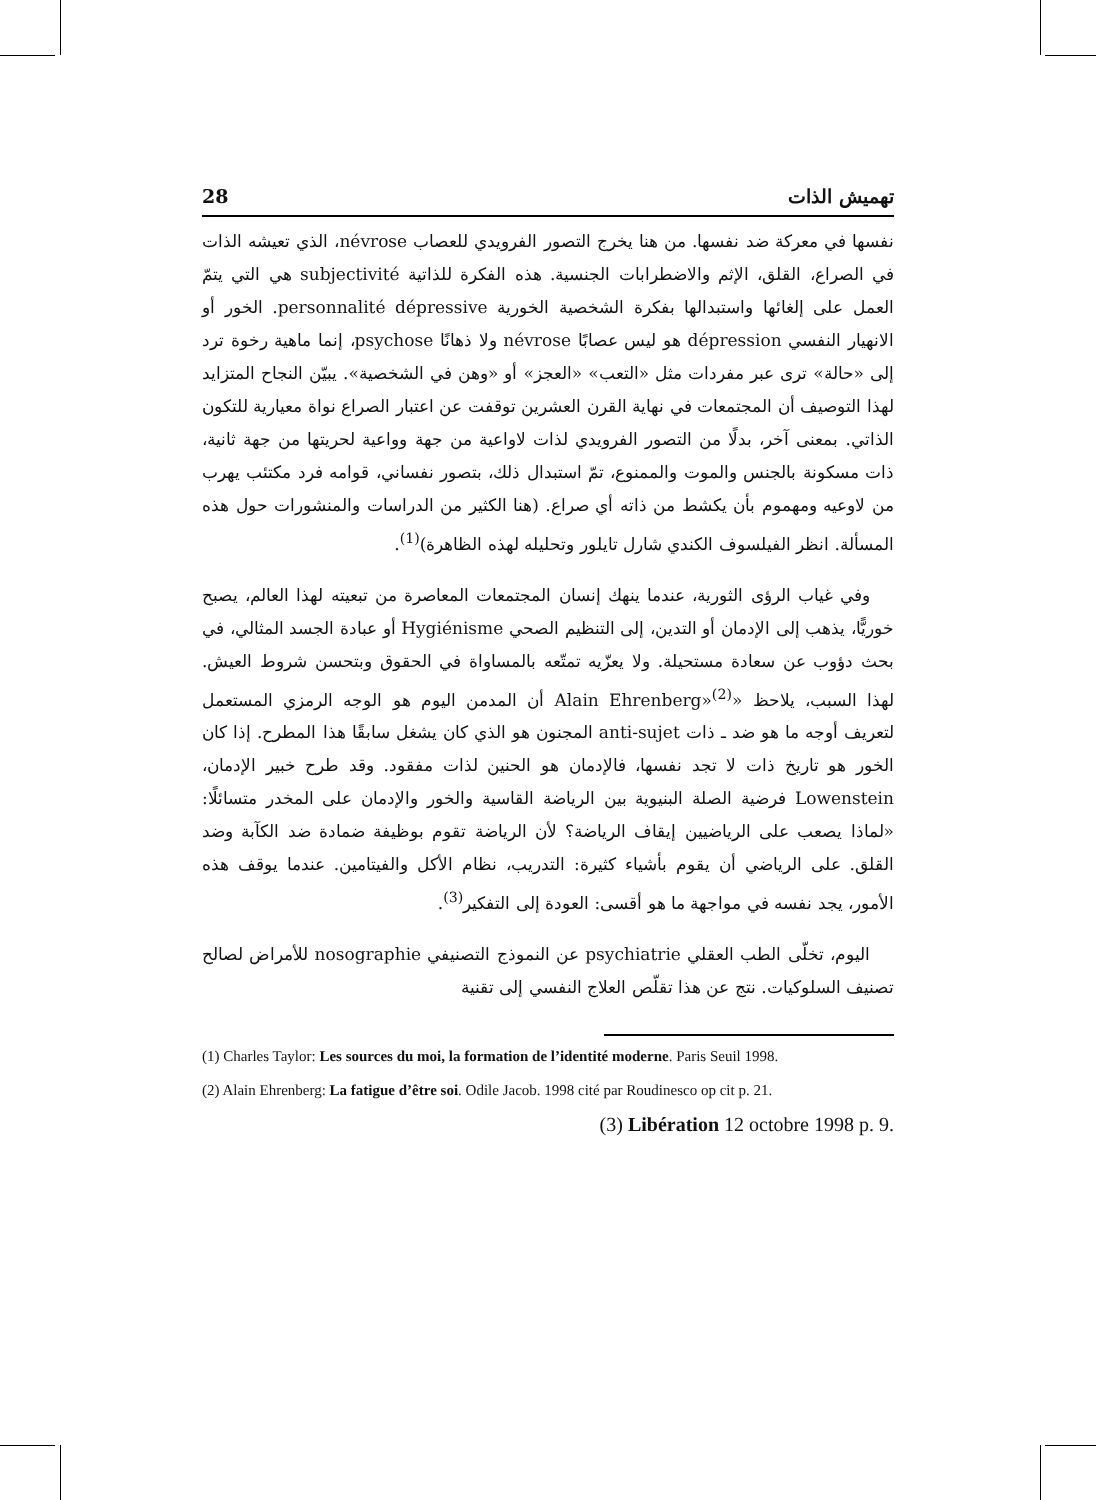28 تهميش الذات
نفسها في معركة ضد نفسها. من هنا يخرج التصور الفرويدي للعصاب névrose، الذي تعيشه الذات في الصراع، القلق، الإثم والاضطرابات الجنسية. هذه الفكرة للذاتية subjectivité هي التي يتمّ العمل على إلغائها واستبدالها بفكرة الشخصية الخورية personnalité dépressive. الخور أو الانهيار النفسي dépression هو ليس عصابًا névrose ولا ذهانًا psychose، إنما ماهية رخوة ترد إلى «حالة» ترى عبر مفردات مثل «التعب» «العجز» أو «وهن في الشخصية». يبيّن النجاح المتزايد لهذا التوصيف أن المجتمعات في نهاية القرن العشرين توقفت عن اعتبار الصراع نواة معيارية للتكون الذاتي. بمعنى آخر، بدلًا من التصور الفرويدي لذات لاواعية من جهة وواعية لحريتها من جهة ثانية، ذات مسكونة بالجنس والموت والممنوع، تمّ استبدال ذلك، بتصور نفساني، قوامه فرد مكتئب يهرب من لاوعيه ومهموم بأن يكشط من ذاته أي صراع. (هنا الكثير من الدراسات والمنشورات حول هذه المسألة. انظر الفيلسوف الكندي شارل تايلور وتحليله لهذه الظاهرة)<sup>(1)</sup>.
وفي غياب الرؤى الثورية، عندما ينهك إنسان المجتمعات المعاصرة من تبعيته لهذا العالم، يصبح خوريًّا، يذهب إلى الإدمان أو التدين، إلى التنظيم الصحي Hygiénisme أو عبادة الجسد المثالي، في بحث دؤوب عن سعادة مستحيلة. ولا يعزّيه تمتّعه بالمساواة في الحقوق وبتحسن شروط العيش. لهذا السبب، يلاحظ «Alain Ehrenberg»<sup>(2)</sup> أن المدمن اليوم هو الوجه الرمزي المستعمل لتعريف أوجه ما هو ضد ـ ذات anti-sujet المجنون هو الذي كان يشغل سابقًا هذا المطرح. إذا كان الخور هو تاريخ ذات لا تجد نفسها، فالإدمان هو الحنين لذات مفقود. وقد طرح خبير الإدمان، Lowenstein فرضية الصلة البنيوية بين الرياضة القاسية والخور والإدمان على المخدر متسائلًا: «لماذا يصعب على الرياضيين إيقاف الرياضة؟ لأن الرياضة تقوم بوظيفة ضمادة ضد الكآبة وضد القلق. على الرياضي أن يقوم بأشياء كثيرة: التدريب، نظام الأكل والفيتامين. عندما يوقف هذه الأمور، يجد نفسه في مواجهة ما هو أقسى: العودة إلى التفكير<sup>(3)</sup>.
اليوم، تخلّى الطب العقلي psychiatrie عن النموذج التصنيفي nosographie للأمراض لصالح تصنيف السلوكيات. نتج عن هذا تقلّص العلاج النفسي إلى تقنية
(1) Charles Taylor: Les sources du moi, la formation de l’identité moderne. Paris Seuil 1998.
(2) Alain Ehrenberg: La fatigue d’être soi. Odile Jacob. 1998 cité par Roudinesco op cit p. 21.
(3) Libération 12 octobre 1998 p. 9.